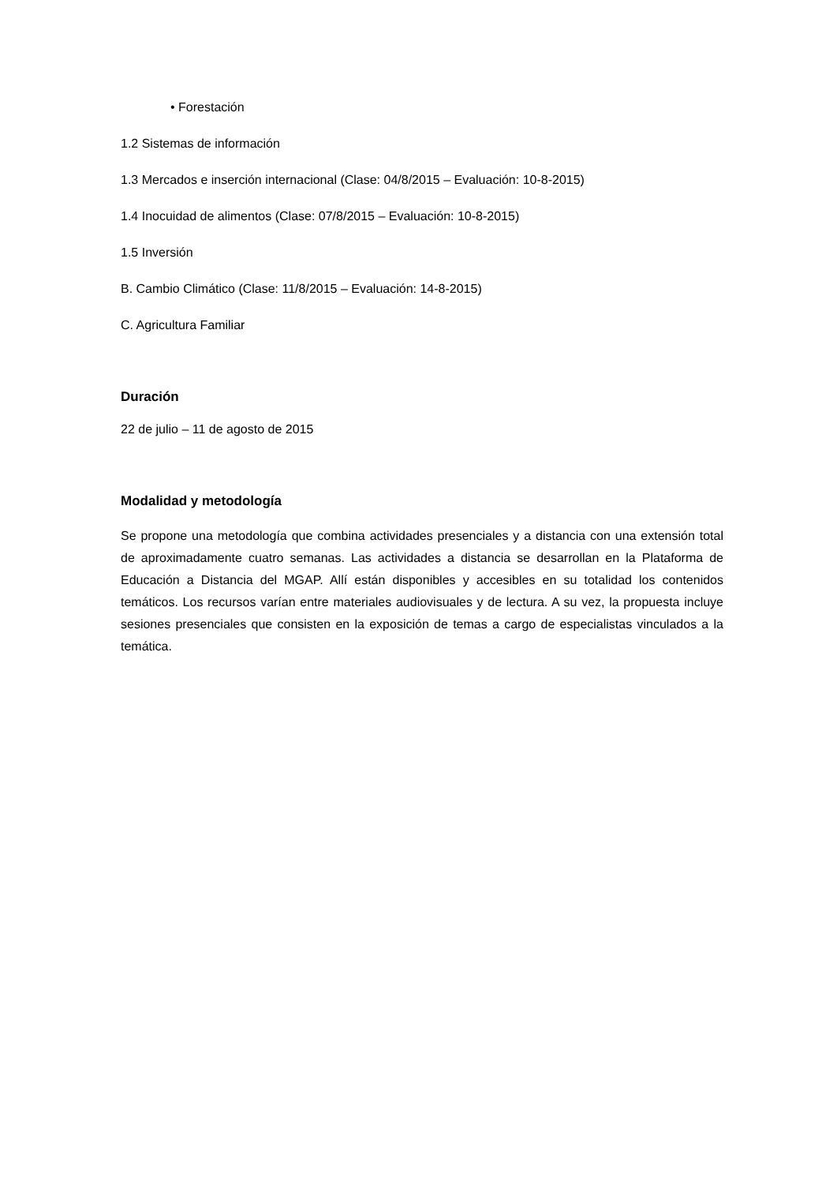• Forestación
1.2 Sistemas de información
1.3 Mercados e inserción internacional (Clase: 04/8/2015 – Evaluación: 10-8-2015)
1.4 Inocuidad de alimentos (Clase: 07/8/2015 – Evaluación: 10-8-2015)
1.5 Inversión
B. Cambio Climático (Clase: 11/8/2015 – Evaluación: 14-8-2015)
C. Agricultura Familiar
Duración
22 de julio – 11 de agosto de 2015
Modalidad y metodología
Se propone una metodología que combina actividades presenciales y a distancia con una extensión total de aproximadamente cuatro semanas. Las actividades a distancia se desarrollan en la Plataforma de Educación a Distancia del MGAP. Allí están disponibles y accesibles en su totalidad los contenidos temáticos. Los recursos varían entre materiales audiovisuales y de lectura. A su vez, la propuesta incluye sesiones presenciales que consisten en la exposición de temas a cargo de especialistas vinculados a la temática.